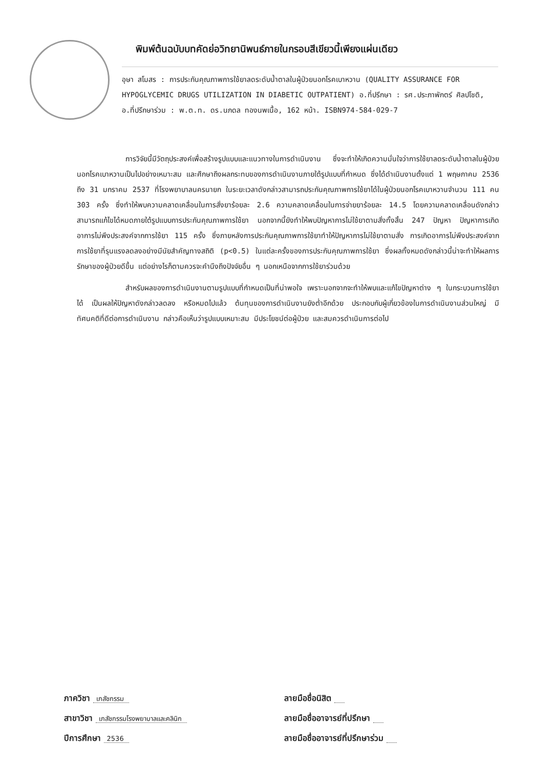พิมพ์ต้นฉบับบทคัดย่อวิทยานิพนธ์ภายในกรอบสีเขียวนี้เพียงแผ่นเดียว
อุษา สโมสร : การประกันคุณภาพการใช้ยาลดระดับน้ำตาลในผู้ป่วยนอกโรคเบาหวาน (QUALITY ASSURANCE FOR HYPOGLYCEMIC DRUGS UTILIZATION IN DIABETIC OUTPATIENT) อ.ที่ปรึกษา : รศ.ประภาพักตร์ ศิลปโชติ, อ.ที่ปรึกษาร่วม : พ.ต.ท. ดร.นภดล ทองนพเนื้อ, 162 หน้า. ISBN974-584-029-7
การวิจัยนี้มีวัตถุประสงค์เพื่อสร้างรูปแบบและแนวทางในการดำเนินงาน ซึ่งจะทำให้เกิดความมั่นใจว่าการใช้ยาลดระดับน้ำตาลในผู้ป่วยนอกโรคเบาหวานเป็นไปอย่างเหมาะสม และศึกษาถึงผลกระทบของการดำเนินงานภายใต้รูปแบบที่กำหนด ซึ่งได้ดำเนินงานตั้งแต่ 1 พฤษภาคม 2536 ถึง 31 มกราคม 2537 ที่โรงพยาบาลนครนายก ในระยะเวลาดังกล่าวสามารถประกันคุณภาพการใช้ยาได้ในผู้ป่วยนอกโรคเบาหวานจำนวน 111 คน 303 ครั้ง ซึ่งทำให้พบความคลาดเคลื่อนในการสั่งยาร้อยละ 2.6 ความคลาดเคลื่อนในการจ่ายยาร้อยละ 14.5 โดยความคลาดเคลื่อนดังกล่าวสามารถแก้ไขได้หมดภายใต้รูปแบบการประกันคุณภาพการใช้ยา นอกจากนี้ยังทำให้พบปัญหาการไม่ใช้ยาตามสั่งทั้งสิ้น 247 ปัญหา ปัญหาการเกิดอาการไม่พึงประสงค์จากการใช้ยา 115 ครั้ง ซึ่งภายหลังการประกันคุณภาพการใช้ยาทำให้ปัญหาการไม่ใช้ยาตามสั่ง การเกิดอาการไม่พึงประสงค์จากการใช้ยาที่รุนแรงลดลงอย่างมีนัยสำคัญทางสถิติ (p<0.5) ในแต่ละครั้งของการประกันคุณภาพการใช้ยา ซึ่งผลทั้งหมดดังกล่าวนี้น่าจะทำให้ผลการรักษาของผู้ป่วยดีขึ้น แต่อย่างไรก็ตามควรจะคำนึงถึงปัจจัยอื่น ๆ นอกเหนือจากการใช้ยาร่วมด้วย
สำหรับผลของการดำเนินงานตามรูปแบบที่กำหนดเป็นที่น่าพอใจ เพราะนอกจากจะทำให้พบและแก้ไขปัญหาต่าง ๆ ในกระบวนการใช้ยาได้ เป็นผลให้ปัญหาดังกล่าวลดลง หรือหมดไปแล้ว ต้นทุนของการดำเนินงานยังต่ำอีกด้วย ประกอบกับผู้เกี่ยวข้องในการดำเนินงานส่วนใหญ่ มีทัศนคติที่ดีต่อการดำเนินงาน กล่าวคือเห็นว่ารูปแบบเหมาะสม มีประโยชน์ต่อผู้ป่วย และสมควรดำเนินการต่อไป
ภาควิชา เภสัชกรรม
สาขาวิชา เภสัชกรรมโรงพยาบาลและคลินิก
ปีการศึกษา 2536
ลายมือชื่อนิสิต
ลายมือชื่ออาจารย์ที่ปรึกษา
ลายมือชื่ออาจารย์ที่ปรึกษาร่วม